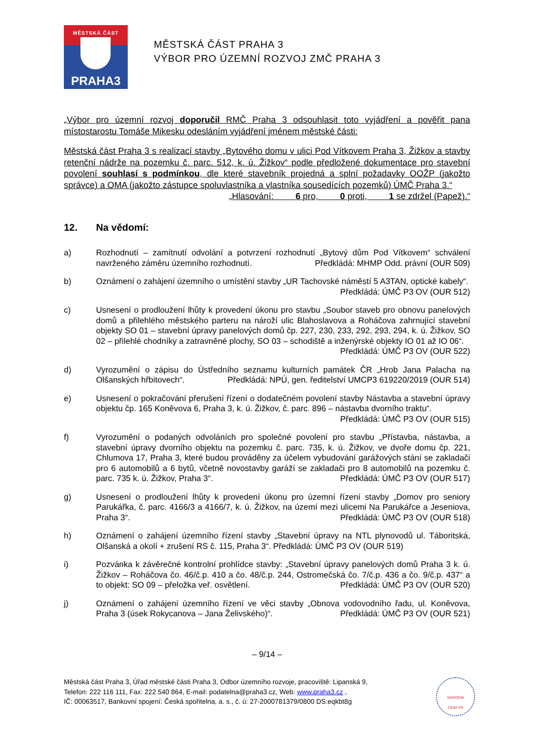MĚSTSKÁ ČÁST
PRAHA3
MĚSTSKÁ ČÁST PRAHA 3
VÝBOR PRO ÚZEMNÍ ROZVOJ ZMČ PRAHA 3
„Výbor pro územní rozvoj doporučil RMČ Praha 3 odsouhlasit toto vyjádření a pověřit pana místostarostu Tomáše Mikesku odesláním vyjádření jménem městské části:
Městská část Praha 3 s realizací stavby „Bytového domu v ulici Pod Vítkovem Praha 3, Žižkov a stavby retenční nádrže na pozemku č. parc. 512, k. ú. Žižkov“ podle předložené dokumentace pro stavební povolení souhlasí s podmínkou, dle které stavebník projedná a splní požadavky OOŽP (jakožto správce) a OMA (jakožto zástupce spoluvlastníka a vlastníka sousedících pozemků) ÚMČ Praha 3.“
„Hlasování: 6 pro, 0 proti, 1 se zdržel (Papež).“
12. Na vědomí:
a) Rozhodnutí – zamítnutí odvolání a potvrzení rozhodnutí „Bytový dům Pod Vítkovem“ schválení navrženého záměru územního rozhodnutí. Předkládá: MHMP Odd. právní (OUR 509)
b) Oznámení o zahájení územního o umístění stavby „UR Tachovské náměstí 5 A3TAN, optické kabely“. Předkládá: ÚMČ P3 OV (OUR 512)
c) Usnesení o prodloužení lhůty k provedení úkonu pro stavbu „Soubor staveb pro obnovu panelových domů a přilehlého městského parteru na nároží ulic Blahoslavova a Roháčova zahrnující stavební objekty SO 01 – stavební úpravy panelových domů čp. 227, 230, 233, 292, 293, 294, k. ú. Žižkov, SO 02 – přilehlé chodníky a zatravněné plochy, SO 03 – schodiště a inženýrské objekty IO 01 až IO 06“. Předkládá: ÚMČ P3 OV (OUR 522)
d) Vyrozumění o zápisu do Ústředního seznamu kulturních památek ČR „Hrob Jana Palacha na Olšanských hřbitovech“. Předkládá: NPÚ, gen. ředitelství UMCP3 619220/2019 (OUR 514)
e) Usnesení o pokračování přerušení řízení o dodatečném povolení stavby Nástavba a stavební úpravy objektu čp. 165 Koněvova 6, Praha 3, k. ú. Žižkov, č. parc. 896 – nástavba dvorního traktu“. Předkládá: ÚMČ P3 OV (OUR 515)
f) Vyrozumění o podaných odvoláních pro společné povolení pro stavbu „Přístavba, nástavba, a stavební úpravy dvorního objektu na pozemku č. parc. 735, k. ú. Žižkov, ve dvoře domu čp. 221, Chlumova 17, Praha 3, které budou prováděny za účelem vybudování garážových stání se zakladači pro 6 automobilů a 6 bytů, včetně novostavby garáží se zakladači pro 8 automobilů na pozemku č. parc. 735 k. ú. Žižkov, Praha 3“. Předkládá: ÚMČ P3 OV (OUR 517)
g) Usnesení o prodloužení lhůty k provedení úkonu pro územní řízení stavby „Domov pro seniory Parukářka, č. parc. 4166/3 a 4166/7, k. ú. Žižkov, na území mezi ulicemi Na Parukářce a Jeseniova, Praha 3“. Předkládá: ÚMČ P3 OV (OUR 518)
h) Oznámení o zahájení územního řízení stavby „Stavební úpravy na NTL plynovodů ul. Táboritská, Olšanská a okolí + zrušení RS č. 115, Praha 3“. Předkládá: ÚMČ P3 OV (OUR 519)
i) Pozvánka k závěrečné kontrolní prohlídce stavby: „Stavební úpravy panelových domů Praha 3 k. ú. Žižkov – Roháčova čo. 46/č.p. 410 a čo. 48/č.p. 244, Ostromečská čo. 7/č.p. 436 a čo. 9/č.p. 437“ a to objekt: SO 09 – přeložka veř. osvětlení. Předkládá: ÚMČ P3 OV (OUR 520)
j) Oznámení o zahájení územního řízení ve věci stavby „Obnova vodovodního řadu, ul. Koněvova, Praha 3 (úsek Rokycanova – Jana Želivského)“. Předkládá: ÚMČ P3 OV (OUR 521)
– 9/14 –
Městská část Praha 3, Úřad městské části Praha 3, Odbor územního rozvoje, pracoviště: Lipanská 9,
Telefon: 222 116 111, Fax: 222 540 864, E-mail: podatelna@praha3.cz, Web: www.praha3.cz ,
IČ: 00063517, Bankovní spojení: Česká spořitelna, a. s., č. ú: 27-2000781379/0800 DS:eqkbt8g
NÁRODNÍ
CENA ČR